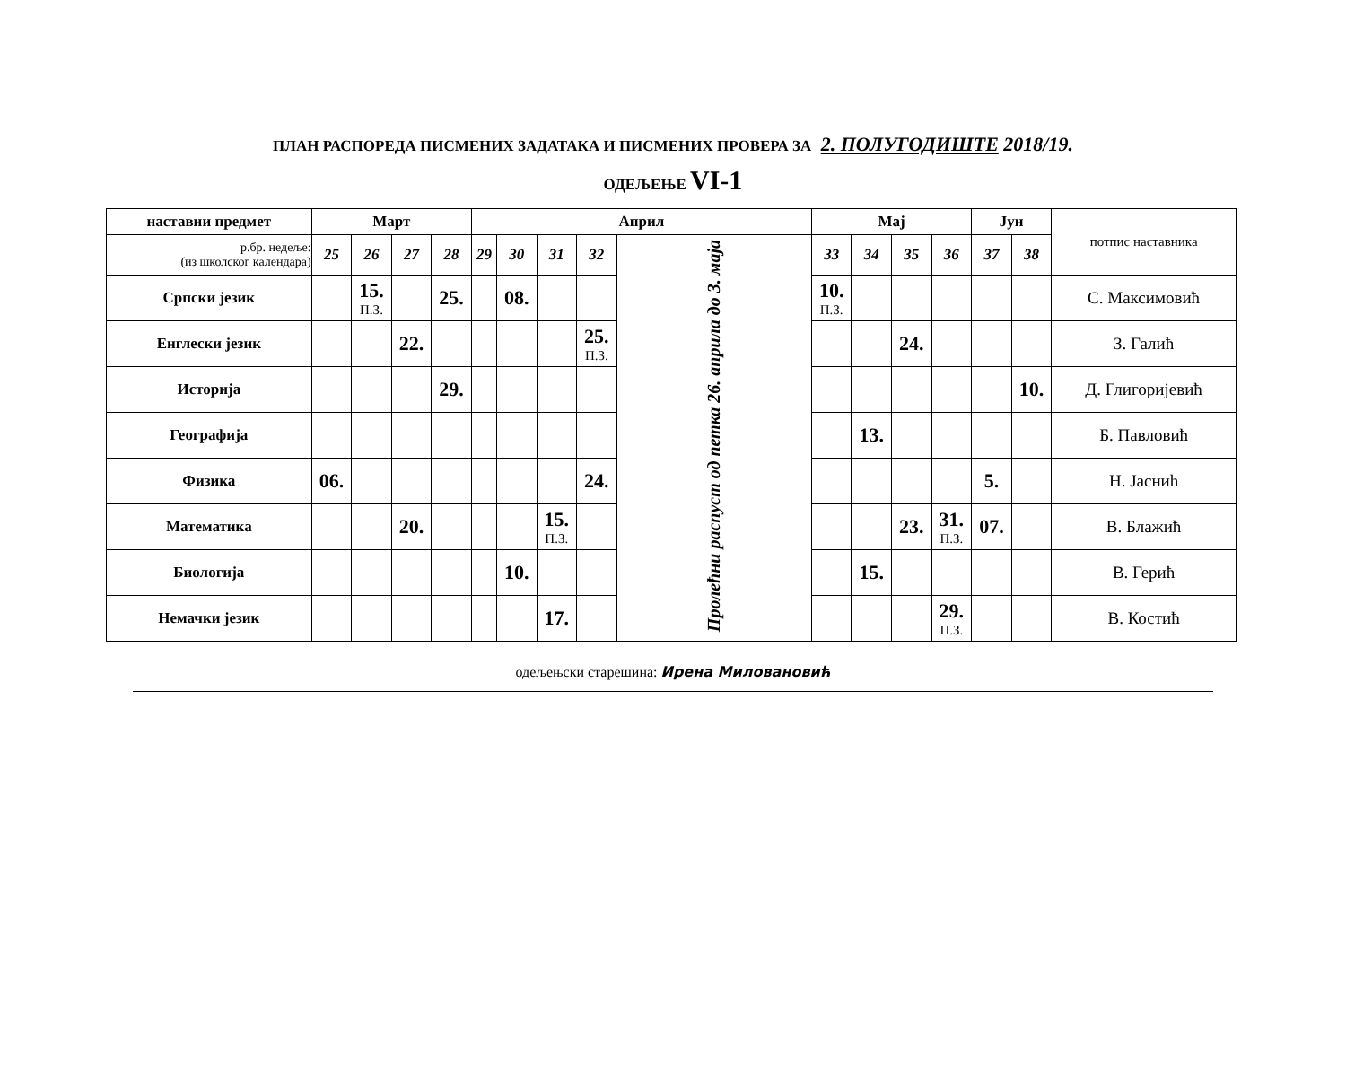ПЛАН РАСПОРЕДА ПИСМЕНИХ ЗАДАТАКА И ПИСМЕНИХ ПРОВЕРА ЗА 2. ПОЛУГОДИШТЕ 2018/19.
ОДЕЉЕЊЕ VI-1
| наставни предмет | Март | | | | Април | | | | | Мај | | | | Јун | | потпис наставника |
| --- | --- | --- | --- | --- | --- | --- | --- | --- | --- | --- | --- | --- | --- | --- | --- | --- |
| р.бр. недеље: (из школског календара) | 25 | 26 | 27 | 28 | 29 | 30 | 31 | 32 | Пролећни распуст од петка 26. априла до 3. маја | 33 | 34 | 35 | 36 | 37 | 38 | |
| Српски језик | | 15. П.З. | | 25. | | 08. | | | | 10. П.З. | | | | | | С. Максимовић |
| Енглески језик | | | 22. | | | | | 25. П.З. | | | | 24. | | | | З. Галић |
| Историја | | | | 29. | | | | | | | | | | | 10. | Д. Глигоријевић |
| Географија | | | | | | | | | | | 13. | | | | | Б. Павловић |
| Физика | 06. | | | | | | | 24. | | | | | | 5. | | Н. Јаснић |
| Математика | | | 20. | | | | 15. П.З. | | | | | 23. | 31. П.З. | 07. | | В. Блажић |
| Биологија | | | | | | 10. | | | | | 15. | | | | | В. Герић |
| Немачки језик | | | | | | | 17. | | | | | | 29. П.З. | | | В. Костић |
одељењски старешина: Ирена Миловановић